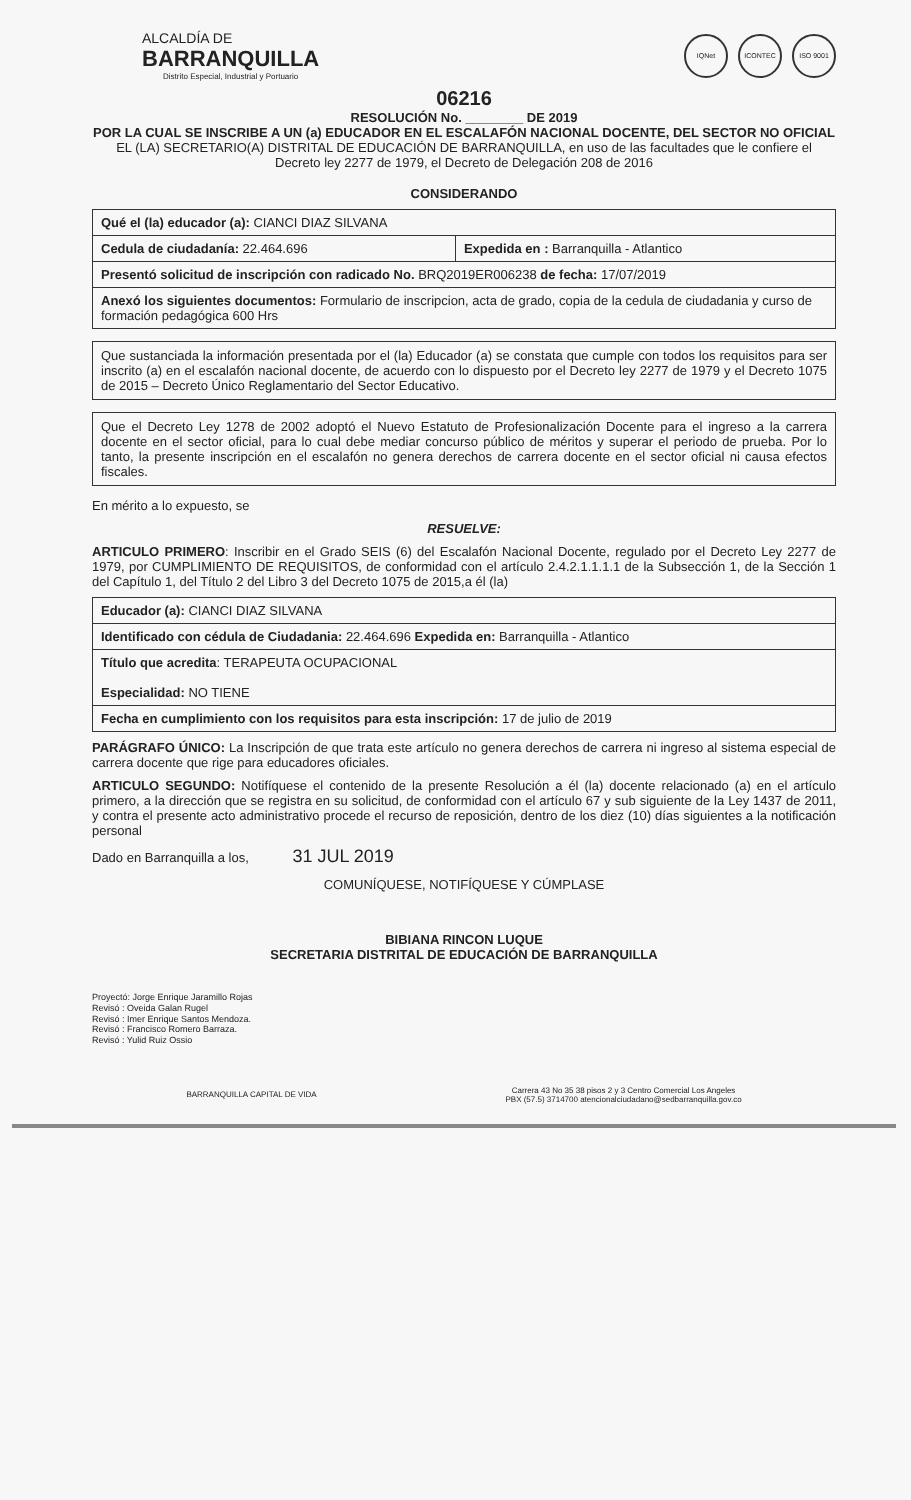ALCALDÍA DE
BARRANQUILLA
Distrito Especial, Industrial y Portuario
IQNet ICONTEC ISO 9001
06216
RESOLUCIÓN No. ________ DE 2019
POR LA CUAL SE INSCRIBE A UN (a) EDUCADOR EN EL ESCALAFÓN NACIONAL DOCENTE, DEL SECTOR NO OFICIAL
EL (LA) SECRETARIO(A) DISTRITAL DE EDUCACIÓN DE BARRANQUILLA, en uso de las facultades que le confiere el Decreto ley 2277 de 1979, el Decreto de Delegación 208 de 2016
CONSIDERANDO
| Qué el (la) educador (a): CIANCI DIAZ SILVANA | |
| Cedula de ciudadanía: 22.464.696 | Expedida en : Barranquilla - Atlantico |
| Presentó solicitud de inscripción con radicado No. BRQ2019ER006238 de fecha: 17/07/2019 | |
| Anexó los siguientes documentos: Formulario de inscripcion, acta de grado, copia de la cedula de ciudadania y curso de formación pedagógica 600 Hrs | |
Que sustanciada la información presentada por el (la) Educador (a) se constata que cumple con todos los requisitos para ser inscrito (a) en el escalafón nacional docente, de acuerdo con lo dispuesto por el Decreto ley 2277 de 1979 y el Decreto 1075 de 2015 – Decreto Único Reglamentario del Sector Educativo.
Que el Decreto Ley 1278 de 2002 adoptó el Nuevo Estatuto de Profesionalización Docente para el ingreso a la carrera docente en el sector oficial, para lo cual debe mediar concurso público de méritos y superar el periodo de prueba. Por lo tanto, la presente inscripción en el escalafón no genera derechos de carrera docente en el sector oficial ni causa efectos fiscales.
En mérito a lo expuesto, se
RESUELVE:
ARTICULO PRIMERO: Inscribir en el Grado SEIS (6) del Escalafón Nacional Docente, regulado por el Decreto Ley 2277 de 1979, por CUMPLIMIENTO DE REQUISITOS, de conformidad con el artículo 2.4.2.1.1.1.1 de la Subsección 1, de la Sección 1 del Capítulo 1, del Título 2 del Libro 3 del Decreto 1075 de 2015,a él (la)
| Educador (a): CIANCI DIAZ SILVANA |
| Identificado con cédula de Ciudadania: 22.464.696 Expedida en: Barranquilla - Atlantico |
| Título que acredita : TERAPEUTA OCUPACIONAL Especialidad: NO TIENE |
| Fecha en cumplimiento con los requisitos para esta inscripción: 17 de julio de 2019 |
PARÁGRAFO ÚNICO: La Inscripción de que trata este artículo no genera derechos de carrera ni ingreso al sistema especial de carrera docente que rige para educadores oficiales.
ARTICULO SEGUNDO: Notifíquese el contenido de la presente Resolución a él (la) docente relacionado (a) en el artículo primero, a la dirección que se registra en su solicitud, de conformidad con el artículo 67 y sub siguiente de la Ley 1437 de 2011, y contra el presente acto administrativo procede el recurso de reposición, dentro de los diez (10) días siguientes a la notificación personal
Dado en Barranquilla a los, 31 JUL 2019
COMUNÍQUESE, NOTIFÍQUESE Y CÚMPLASE
BIBIANA RINCON LUQUE
SECRETARIA DISTRITAL DE EDUCACIÓN DE BARRANQUILLA
Proyectó: Jorge Enrique Jaramillo Rojas
Revisó : Oveida Galan Rugel
Revisó : Imer Enrique Santos Mendoza.
Revisó : Francisco Romero Barraza.
Revisó : Yulid Ruiz Ossio
BARRANQUILLA CAPITAL DE VIDA
Carrera 43 No 35 38 pisos 2 y 3 Centro Comercial Los Angeles
PBX (57.5) 3714700 atencionalciudadano@sedbarranquilla.gov.co